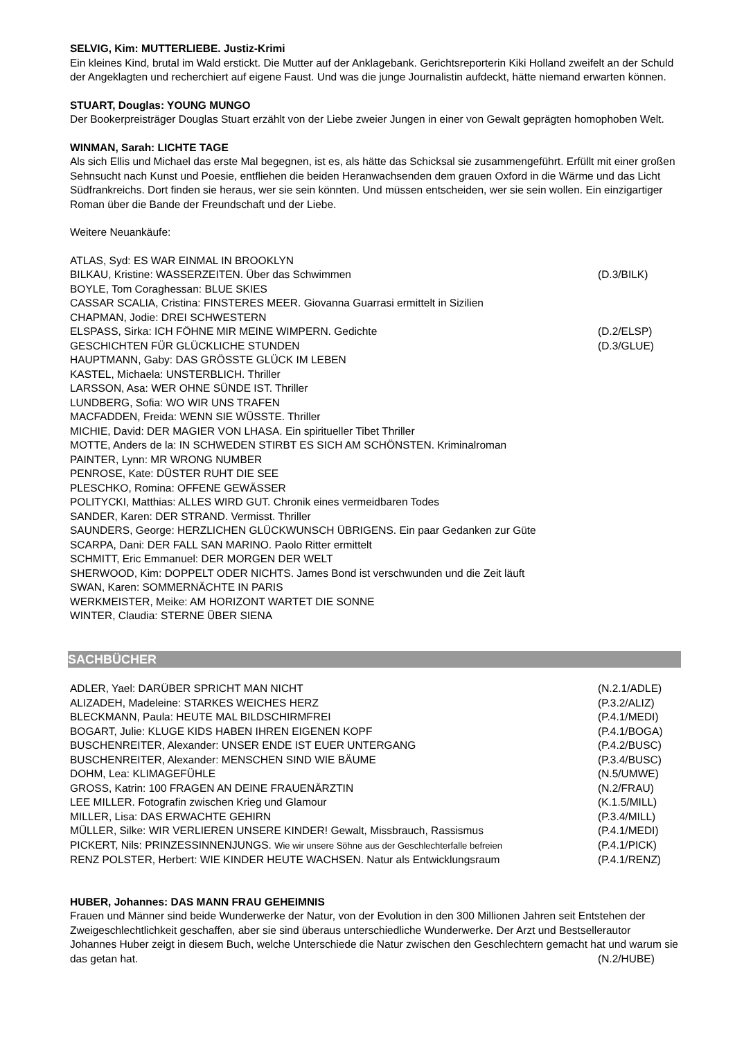SELVIG, Kim: MUTTERLIEBE. Justiz-Krimi
Ein kleines Kind, brutal im Wald erstickt. Die Mutter auf der Anklagebank. Gerichtsreporterin Kiki Holland zweifelt an der Schuld der Angeklagten und recherchiert auf eigene Faust. Und was die junge Journalistin aufdeckt, hätte niemand erwarten können.
STUART, Douglas: YOUNG MUNGO
Der Bookerpreisträger Douglas Stuart erzählt von der Liebe zweier Jungen in einer von Gewalt geprägten homophoben Welt.
WINMAN, Sarah: LICHTE TAGE
Als sich Ellis und Michael das erste Mal begegnen, ist es, als hätte das Schicksal sie zusammengeführt. Erfüllt mit einer großen Sehnsucht nach Kunst und Poesie, entfliehen die beiden Heranwachsenden dem grauen Oxford in die Wärme und das Licht Südfrankreichs. Dort finden sie heraus, wer sie sein könnten. Und müssen entscheiden, wer sie sein wollen. Ein einzigartiger Roman über die Bande der Freundschaft und der Liebe.
Weitere Neuankäufe:
| ATLAS, Syd: ES WAR EINMAL IN BROOKLYN | |
| BILKAU, Kristine: WASSERZEITEN. Über das Schwimmen | (D.3/BILK) |
| BOYLE, Tom Coraghessan: BLUE SKIES | |
| CASSAR SCALIA, Cristina: FINSTERES MEER. Giovanna Guarrasi ermittelt in Sizilien | |
| CHAPMAN, Jodie: DREI SCHWESTERN | |
| ELSPASS, Sirka: ICH FÖHNE MIR MEINE WIMPERN. Gedichte | (D.2/ELSP) |
| GESCHICHTEN FÜR GLÜCKLICHE STUNDEN | (D.3/GLUE) |
| HAUPTMANN, Gaby: DAS GRÖSSTE GLÜCK IM LEBEN | |
| KASTEL, Michaela: UNSTERBLICH. Thriller | |
| LARSSON, Asa: WER OHNE SÜNDE IST. Thriller | |
| LUNDBERG, Sofia: WO WIR UNS TRAFEN | |
| MACFADDEN, Freida: WENN SIE WÜSSTE. Thriller | |
| MICHIE, David: DER MAGIER VON LHASA. Ein spiritueller Tibet Thriller | |
| MOTTE, Anders de la: IN SCHWEDEN STIRBT ES SICH AM SCHÖNSTEN. Kriminalroman | |
| PAINTER, Lynn: MR WRONG NUMBER | |
| PENROSE, Kate: DÜSTER RUHT DIE SEE | |
| PLESCHKO, Romina: OFFENE GEWÄSSER | |
| POLITYCKI, Matthias: ALLES WIRD GUT. Chronik eines vermeidbaren Todes | |
| SANDER, Karen: DER STRAND. Vermisst. Thriller | |
| SAUNDERS, George: HERZLICHEN GLÜCKWUNSCH ÜBRIGENS. Ein paar Gedanken zur Güte | |
| SCARPA, Dani: DER FALL SAN MARINO. Paolo Ritter ermittelt | |
| SCHMITT, Eric Emmanuel: DER MORGEN DER WELT | |
| SHERWOOD, Kim: DOPPELT ODER NICHTS. James Bond ist verschwunden und die Zeit läuft | |
| SWAN, Karen: SOMMERNÄCHTE IN PARIS | |
| WERKMEISTER, Meike: AM HORIZONT WARTET DIE SONNE | |
| WINTER, Claudia: STERNE ÜBER SIENA | |
SACHBÜCHER
| ADLER, Yael: DARÜBER SPRICHT MAN NICHT | (N.2.1/ADLE) |
| ALIZADEH, Madeleine: STARKES WEICHES HERZ | (P.3.2/ALIZ) |
| BLECKMANN, Paula: HEUTE MAL BILDSCHIRMFREI | (P.4.1/MEDI) |
| BOGART, Julie: KLUGE KIDS HABEN IHREN EIGENEN KOPF | (P.4.1/BOGA) |
| BUSCHENREITER, Alexander: UNSER ENDE IST EUER UNTERGANG | (P.4.2/BUSC) |
| BUSCHENREITER, Alexander: MENSCHEN SIND WIE BÄUME | (P.3.4/BUSC) |
| DOHM, Lea: KLIMAGEFÜHLE | (N.5/UMWE) |
| GROSS, Katrin: 100 FRAGEN AN DEINE FRAUENÄRZTIN | (N.2/FRAU) |
| LEE MILLER. Fotografin zwischen Krieg und Glamour | (K.1.5/MILL) |
| MILLER, Lisa: DAS ERWACHTE GEHIRN | (P.3.4/MILL) |
| MÜLLER, Silke: WIR VERLIEREN UNSERE KINDER! Gewalt, Missbrauch, Rassismus | (P.4.1/MEDI) |
| PICKERT, Nils: PRINZESSINNENJUNGS. Wie wir unsere Söhne aus der Geschlechterfalle befreien | (P.4.1/PICK) |
| RENZ POLSTER, Herbert: WIE KINDER HEUTE WACHSEN. Natur als Entwicklungsraum | (P.4.1/RENZ) |
HUBER, Johannes: DAS MANN FRAU GEHEIMNIS
Frauen und Männer sind beide Wunderwerke der Natur, von der Evolution in den 300 Millionen Jahren seit Entstehen der Zweigeschlechtlichkeit geschaffen, aber sie sind überaus unterschiedliche Wunderwerke. Der Arzt und Bestsellerautor Johannes Huber zeigt in diesem Buch, welche Unterschiede die Natur zwischen den Geschlechtern gemacht hat und warum sie das getan hat. (N.2/HUBE)